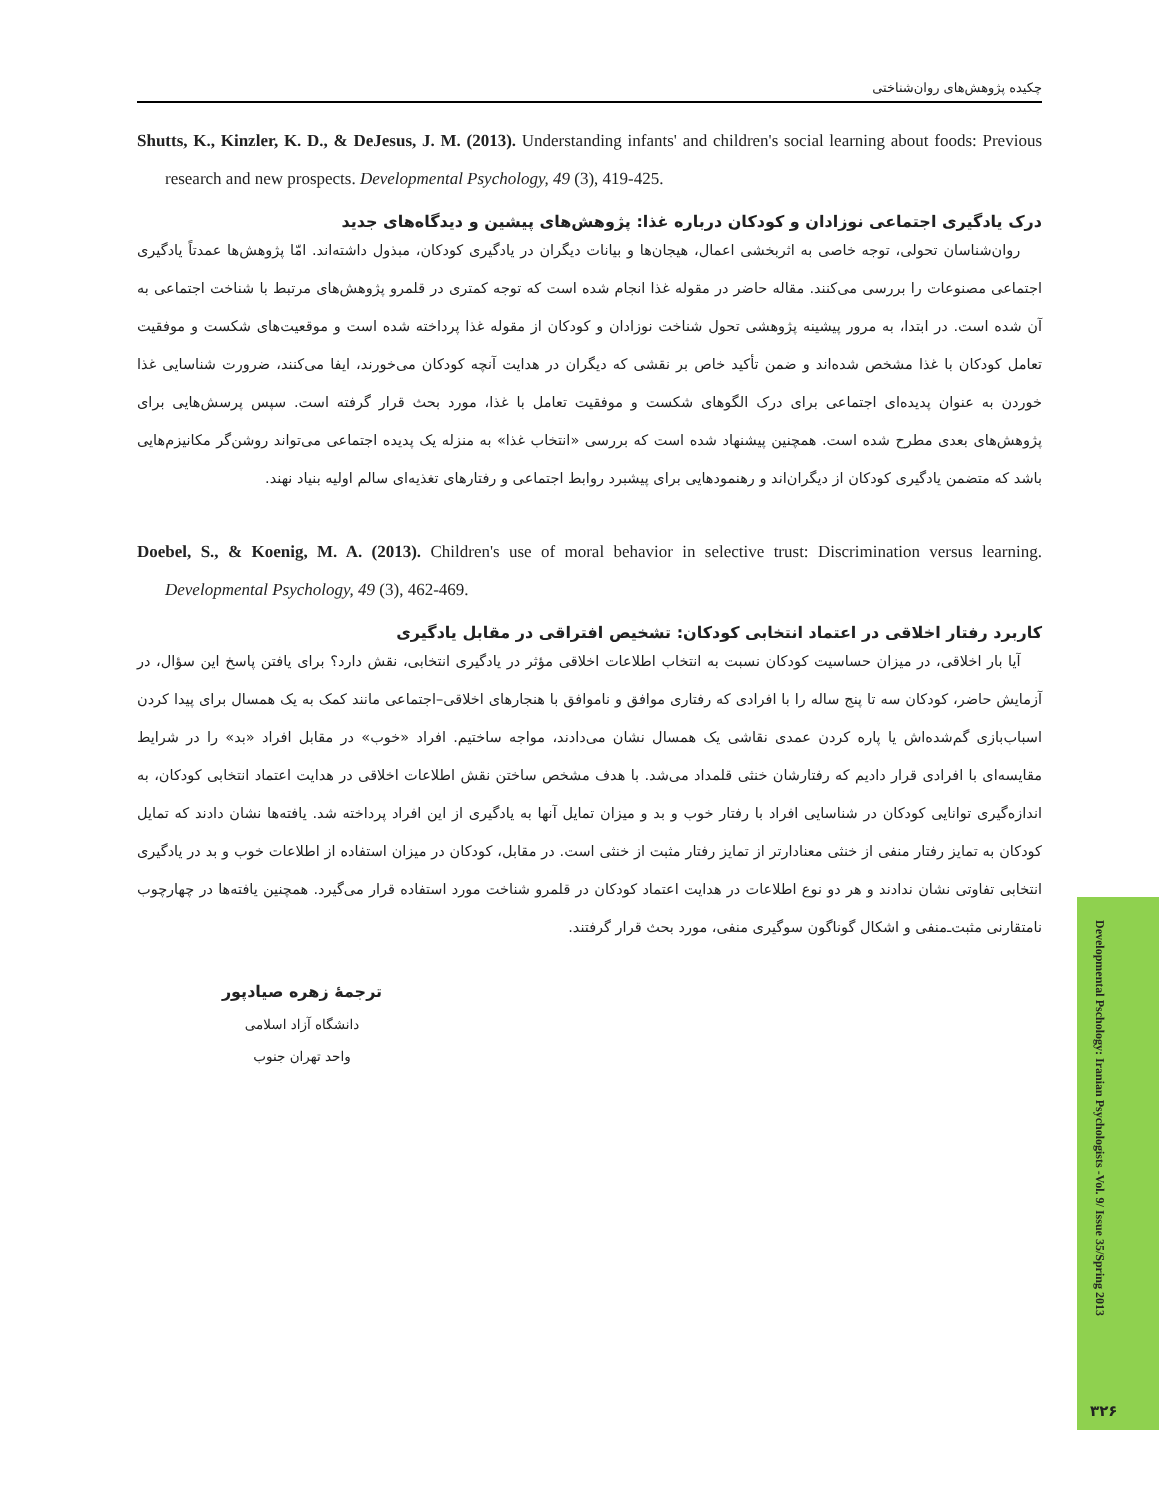چکیده پژوهش‌های روان‌شناختی
Shutts, K., Kinzler, K. D., & DeJesus, J. M. (2013). Understanding infants' and children's social learning about foods: Previous research and new prospects. Developmental Psychology, 49 (3), 419-425.
درک یادگیری اجتماعی نوزادان و کودکان درباره غذا: پژوهش‌های پیشین و دیدگاه‌های جدید
روان‌شناسان تحولی، توجه خاصی به اثربخشی اعمال، هیجان‌ها و بیانات دیگران در یادگیری کودکان، مبذول داشته‌اند. امّا پژوهش‌ها عمدتاً یادگیری اجتماعی مصنوعات را بررسی می‌کنند. مقاله حاضر در مقوله غذا انجام شده است که توجه کمتری در قلمرو پژوهش‌های مرتبط با شناخت اجتماعی به آن شده است. در ابتدا، به مرور پیشینه پژوهشی تحول شناخت نوزادان و کودکان از مقوله غذا پرداخته شده است و موقعیت‌های شکست و موفقیت تعامل کودکان با غذا مشخص شده‌اند و ضمن تأکید خاص بر نقشی که دیگران در هدایت آنچه کودکان می‌خورند، ایفا می‌کنند، ضرورت شناسایی غذا خوردن به عنوان پدیده‌ای اجتماعی برای درک الگوهای شکست و موفقیت تعامل با غذا، مورد بحث قرار گرفته است. سپس پرسش‌هایی برای پژوهش‌های بعدی مطرح شده است. همچنین پیشنهاد شده است که بررسی «انتخاب غذا» به منزله یک پدیده اجتماعی می‌تواند روشن‌گر مکانیزم‌هایی باشد که متضمن یادگیری کودکان از دیگران‌اند و رهنمودهایی برای پیشبرد روابط اجتماعی و رفتارهای تغذیه‌ای سالم اولیه بنیاد نهند.
Doebel, S., & Koenig, M. A. (2013). Children's use of moral behavior in selective trust: Discrimination versus learning. Developmental Psychology, 49 (3), 462-469.
کاربرد رفتار اخلاقی در اعتماد انتخابی کودکان: تشخیص افتراقی در مقابل یادگیری
آیا بار اخلاقی، در میزان حساسیت کودکان نسبت به انتخاب اطلاعات اخلاقی مؤثر در یادگیری انتخابی، نقش دارد؟ برای یافتن پاسخ این سؤال، در آزمایش حاضر، کودکان سه تا پنج ساله را با افرادی که رفتاری موافق و ناموافق با هنجارهای اخلاقی–اجتماعی مانند کمک به یک همسال برای پیدا کردن اسباب‌بازی گم‌شده‌اش یا پاره کردن عمدی نقاشی یک همسال نشان می‌دادند، مواجه ساختیم. افراد «خوب» در مقابل افراد «بد» را در شرایط مقایسه‌ای با افرادی قرار دادیم که رفتارشان خنثی قلمداد می‌شد. با هدف مشخص ساختن نقش اطلاعات اخلاقی در هدایت اعتماد انتخابی کودکان، به اندازه‌گیری توانایی کودکان در شناسایی افراد با رفتار خوب و بد و میزان تمایل آنها به یادگیری از این افراد پرداخته شد. یافته‌ها نشان دادند که تمایل کودکان به تمایز رفتار منفی از خنثی معنادارتر از تمایز رفتار مثبت از خنثی است. در مقابل، کودکان در میزان استفاده از اطلاعات خوب و بد در یادگیری انتخابی تفاوتی نشان ندادند و هر دو نوع اطلاعات در هدایت اعتماد کودکان در قلمرو شناخت مورد استفاده قرار می‌گیرد. همچنین یافته‌ها در چهارچوب نامتقارنی مثبت‌ـ‌منفی و اشکال گوناگون سوگیری منفی، مورد بحث قرار گرفتند.
ترجمهٔ زهره صیادپور
دانشگاه آزاد اسلامی
واحد تهران جنوب
Developmental Pschology: Iranian Psychologists -Vol. 9/ Issue 35/Spring 2013
۳۲۶